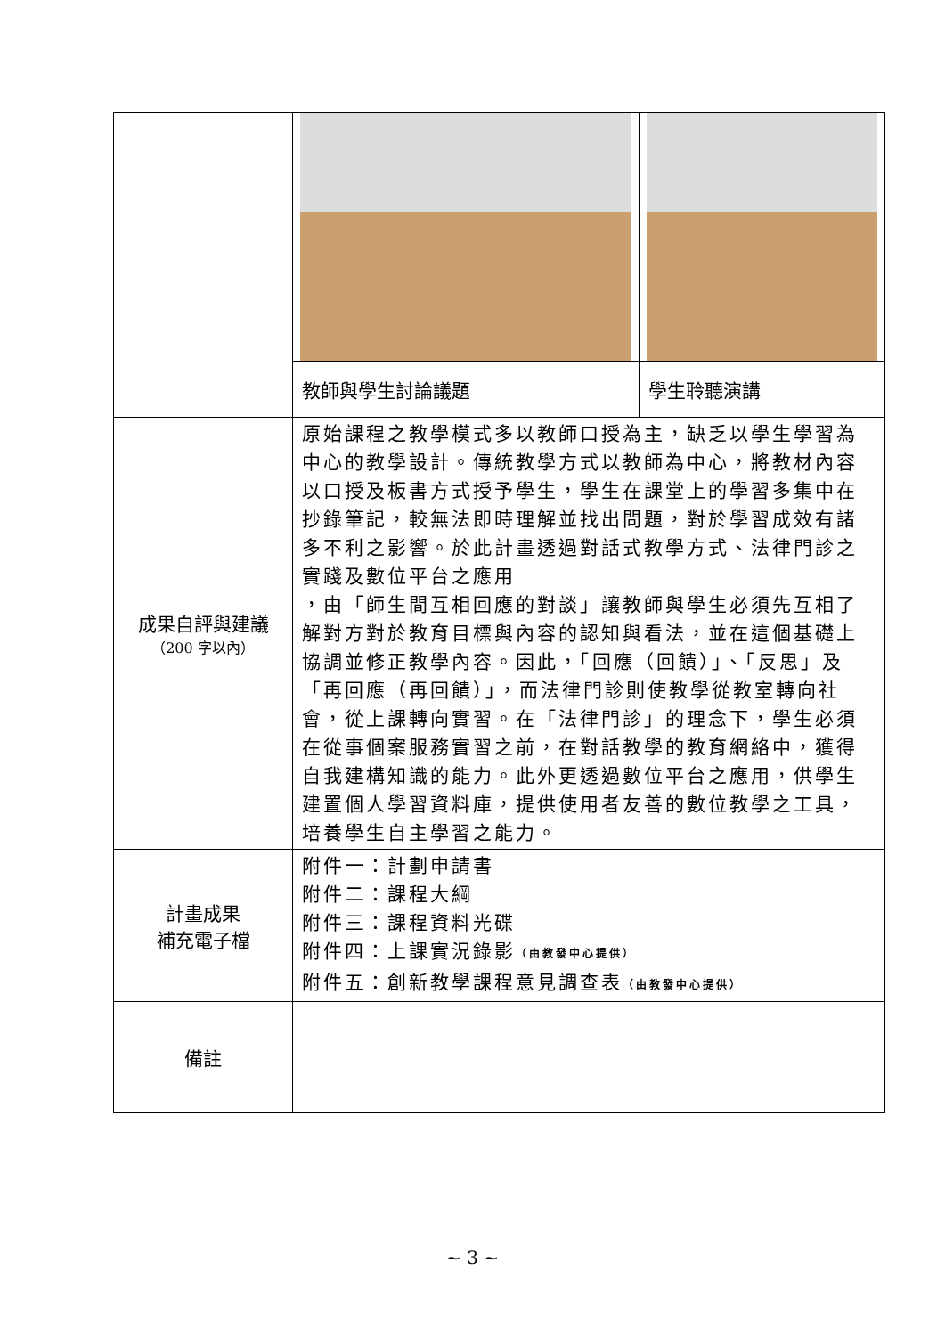| | 教師與學生討論議題 | 學生聆聽演講 |
| 成果自評與建議 （200 字以內） | 原始課程之教學模式多以教師口授為主，缺乏以學生學習為中心的教學設計。傳統教學方式以教師為中心，將教材內容以口授及板書方式授予學生，學生在課堂上的學習多集中在抄錄筆記，較無法即時理解並找出問題，對於學習成效有諸多不利之影響。於此計畫透過對話式教學方式、法律門診之實踐及數位平台之應用 ，由「師生間互相回應的對談」讓教師與學生必須先互相了解對方對於教育目標與內容的認知與看法，並在這個基礎上協調並修正教學內容。因此，「回應（回饋）」、「反思」及「再回應（再回饋）」，而法律門診則使教學從教室轉向社會，從上課轉向實習。在「法律門診」的理念下，學生必須在從事個案服務實習之前，在對話教學的教育網絡中，獲得自我建構知識的能力。此外更透過數位平台之應用，供學生建置個人學習資料庫，提供使用者友善的數位教學之工具，培養學生自主學習之能力。 | |
| 計畫成果 補充電子檔 | 附件一：計劃申請書 附件二：課程大綱 附件三：課程資料光碟 附件四：上課實況錄影 （由教發中心提供） 附件五：創新教學課程意見調查表 （由教發中心提供） | |
| 備註 | | |
~ 3 ~